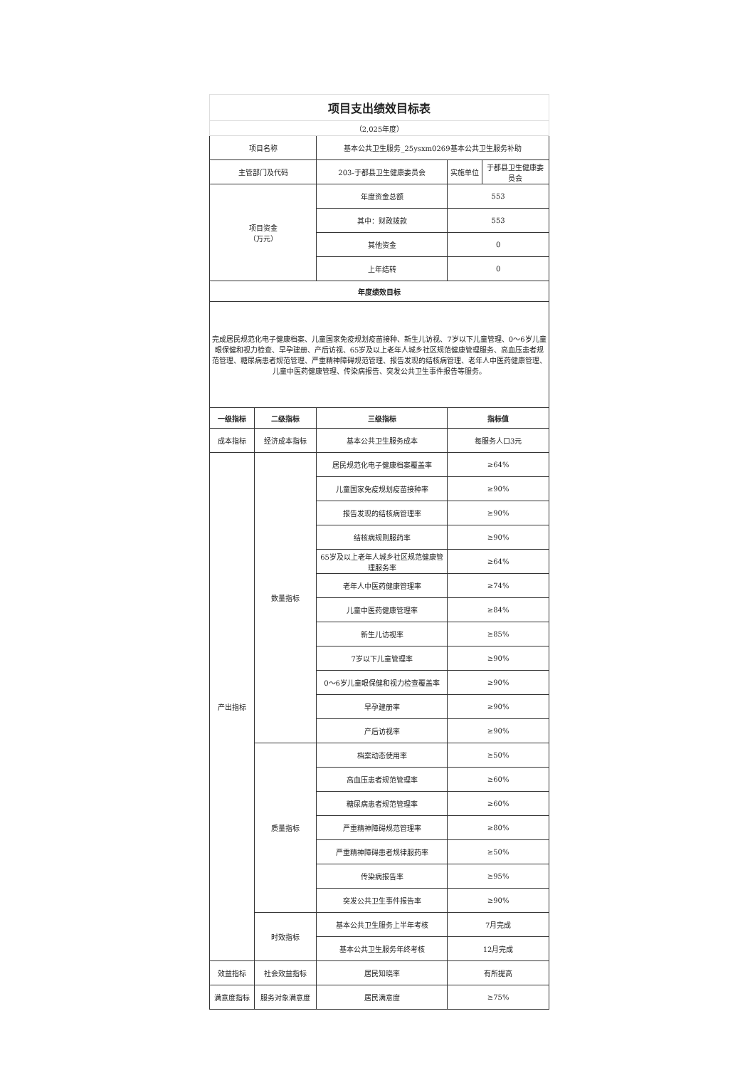| 项目支出绩效目标表 | | | | |
| （2,025年度） | | | | |
| 项目名称 | | 基本公共卫生服务_25ysxm0269基本公共卫生服务补助 | | |
| 主管部门及代码 | | 203-于都县卫生健康委员会 | 实施单位 | 于都县卫生健康委员会 |
| 项目资金 （万元） | | 年度资金总额 | 553 | |
| | | 其中：财政拨款 | 553 | |
| | | 其他资金 | 0 | |
| | | 上年结转 | 0 | |
| 年度绩效目标 | | | | |
| 完成居民规范化电子健康档案、儿童国家免疫规划疫苗接种、新生儿访视、7岁以下儿童管理、0～6岁儿童眼保健和视力检查、早孕建册、产后访视、65岁及以上老年人城乡社区规范健康管理服务、高血压患者规范管理、糖尿病患者规范管理、严重精神障碍规范管理、报告发现的结核病管理、老年人中医药健康管理、儿童中医药健康管理、传染病报告、突发公共卫生事件报告等服务。 | | | | |
| 一级指标 | 二级指标 | 三级指标 | 指标值 | |
| 成本指标 | 经济成本指标 | 基本公共卫生服务成本 | 每服务人口3元 | |
| 产出指标 | 数量指标 | 居民规范化电子健康档案覆盖率 | ≥64% | |
| | | 儿童国家免疫规划疫苗接种率 | ≥90% | |
| | | 报告发现的结核病管理率 | ≥90% | |
| | | 结核病规则服药率 | ≥90% | |
| | | 65岁及以上老年人城乡社区规范健康管理服务率 | ≥64% | |
| | | 老年人中医药健康管理率 | ≥74% | |
| | | 儿童中医药健康管理率 | ≥84% | |
| | | 新生儿访视率 | ≥85% | |
| | | 7岁以下儿童管理率 | ≥90% | |
| | | 0～6岁儿童眼保健和视力检查覆盖率 | ≥90% | |
| | | 早孕建册率 | ≥90% | |
| | | 产后访视率 | ≥90% | |
| | 质量指标 | 档案动态使用率 | ≥50% | |
| | | 高血压患者规范管理率 | ≥60% | |
| | | 糖尿病患者规范管理率 | ≥60% | |
| | | 严重精神障碍规范管理率 | ≥80% | |
| | | 严重精神障碍患者规律服药率 | ≥50% | |
| | | 传染病报告率 | ≥95% | |
| | | 突发公共卫生事件报告率 | ≥90% | |
| | 时效指标 | 基本公共卫生服务上半年考核 | 7月完成 | |
| | | 基本公共卫生服务年终考核 | 12月完成 | |
| 效益指标 | 社会效益指标 | 居民知晓率 | 有所提高 | |
| 满意度指标 | 服务对象满意度 | 居民满意度 | ≥75% | |